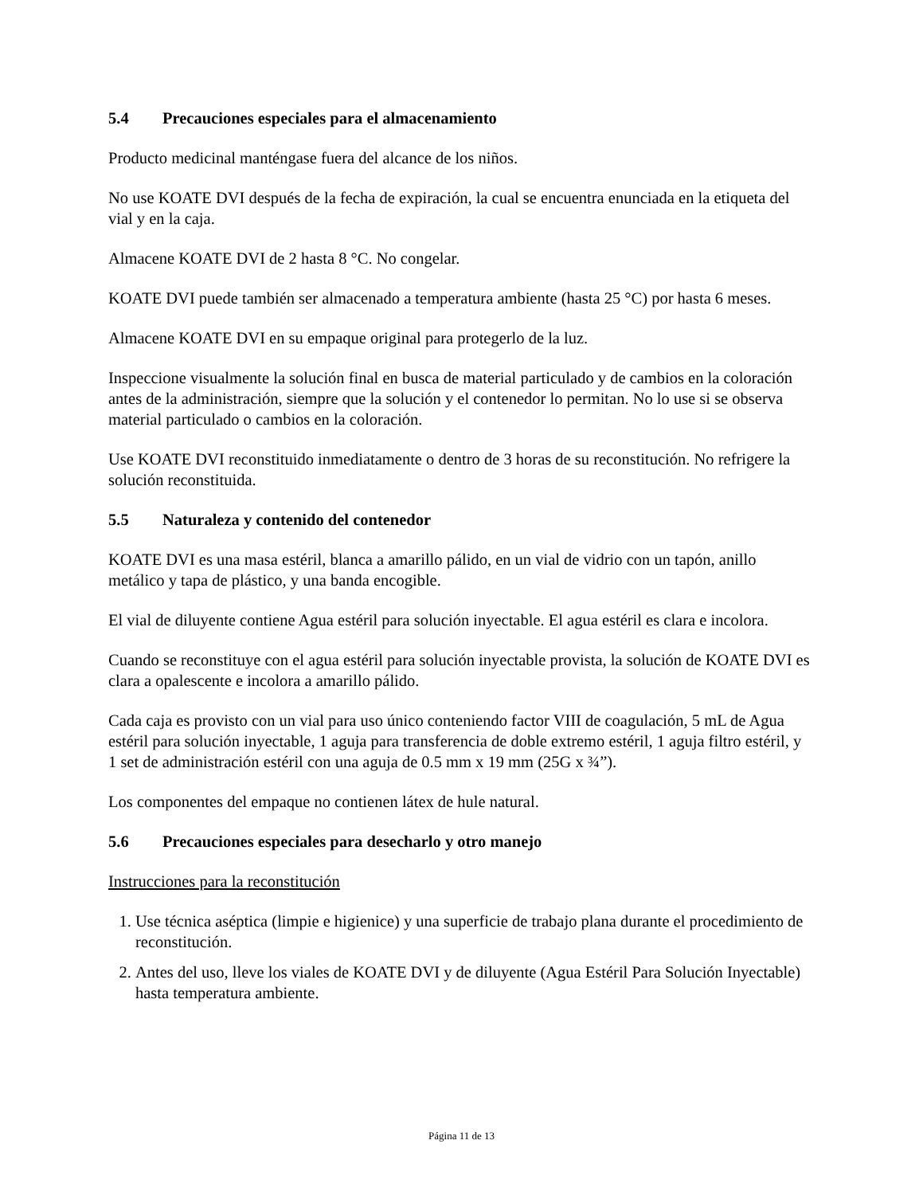5.4 Precauciones especiales para el almacenamiento
Producto medicinal manténgase fuera del alcance de los niños.
No use KOATE DVI después de la fecha de expiración, la cual se encuentra enunciada en la etiqueta del vial y en la caja.
Almacene KOATE DVI de 2 hasta 8 °C. No congelar.
KOATE DVI puede también ser almacenado a temperatura ambiente (hasta 25 °C) por hasta 6 meses.
Almacene KOATE DVI en su empaque original para protegerlo de la luz.
Inspeccione visualmente la solución final en busca de material particulado y de cambios en la coloración antes de la administración, siempre que la solución y el contenedor lo permitan. No lo use si se observa material particulado o cambios en la coloración.
Use KOATE DVI reconstituido inmediatamente o dentro de 3 horas de su reconstitución. No refrigere la solución reconstituida.
5.5 Naturaleza y contenido del contenedor
KOATE DVI es una masa estéril, blanca a amarillo pálido, en un vial de vidrio con un tapón, anillo metálico y tapa de plástico, y una banda encogible.
El vial de diluyente contiene Agua estéril para solución inyectable. El agua estéril es clara e incolora.
Cuando se reconstituye con el agua estéril para solución inyectable provista, la solución de KOATE DVI es clara a opalescente e incolora a amarillo pálido.
Cada caja es provisto con un vial para uso único conteniendo factor VIII de coagulación, 5 mL de Agua estéril para solución inyectable, 1 aguja para transferencia de doble extremo estéril, 1 aguja filtro estéril, y 1 set de administración estéril con una aguja de 0.5 mm x 19 mm (25G x ¾”).
Los componentes del empaque no contienen látex de hule natural.
5.6 Precauciones especiales para desecharlo y otro manejo
Instrucciones para la reconstitución
1. Use técnica aséptica (limpie e higienice) y una superficie de trabajo plana durante el procedimiento de reconstitución.
2. Antes del uso, lleve los viales de KOATE DVI y de diluyente (Agua Estéril Para Solución Inyectable) hasta temperatura ambiente.
Página 11 de 13